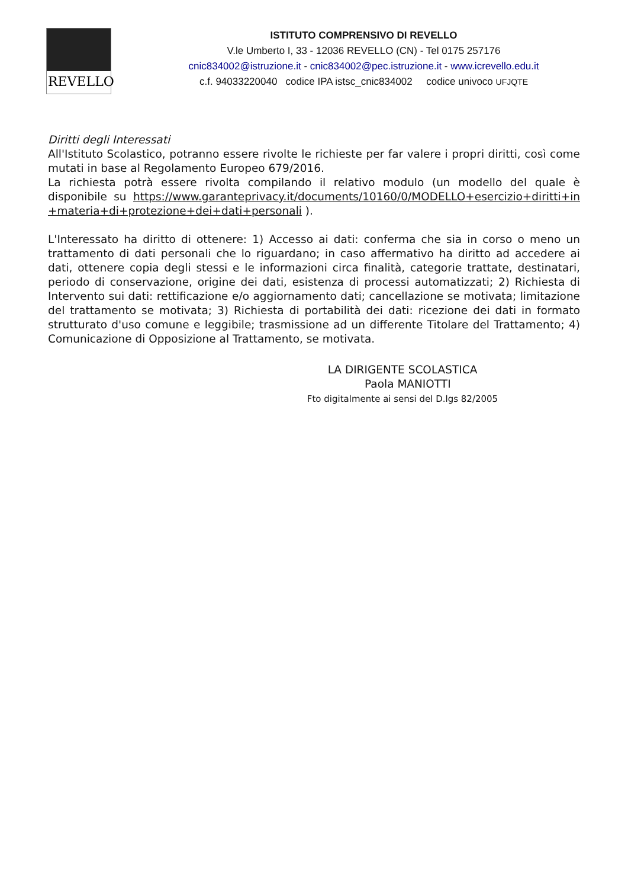REVELLO
ISTITUTO COMPRENSIVO DI REVELLO
V.le Umberto I, 33 - 12036 REVELLO (CN) - Tel 0175 257176
cnic834002@istruzione.it - cnic834002@pec.istruzione.it - www.icrevello.edu.it
c.f. 94033220040 codice IPA istsc_cnic834002 codice univoco UFJQTE
Diritti degli Interessati
All'Istituto Scolastico, potranno essere rivolte le richieste per far valere i propri diritti, così come mutati in base al Regolamento Europeo 679/2016.
La richiesta potrà essere rivolta compilando il relativo modulo (un modello del quale è disponibile su https://www.garanteprivacy.it/documents/10160/0/MODELLO+esercizio+diritti+in+materia+di+protezione+dei+dati+personali ).
L'Interessato ha diritto di ottenere: 1) Accesso ai dati: conferma che sia in corso o meno un trattamento di dati personali che lo riguardano; in caso affermativo ha diritto ad accedere ai dati, ottenere copia degli stessi e le informazioni circa finalità, categorie trattate, destinatari, periodo di conservazione, origine dei dati, esistenza di processi automatizzati; 2) Richiesta di Intervento sui dati: rettificazione e/o aggiornamento dati; cancellazione se motivata; limitazione del trattamento se motivata; 3) Richiesta di portabilità dei dati: ricezione dei dati in formato strutturato d'uso comune e leggibile; trasmissione ad un differente Titolare del Trattamento; 4) Comunicazione di Opposizione al Trattamento, se motivata.
LA DIRIGENTE SCOLASTICA
Paola MANIOTTI
Fto digitalmente ai sensi del D.lgs 82/2005